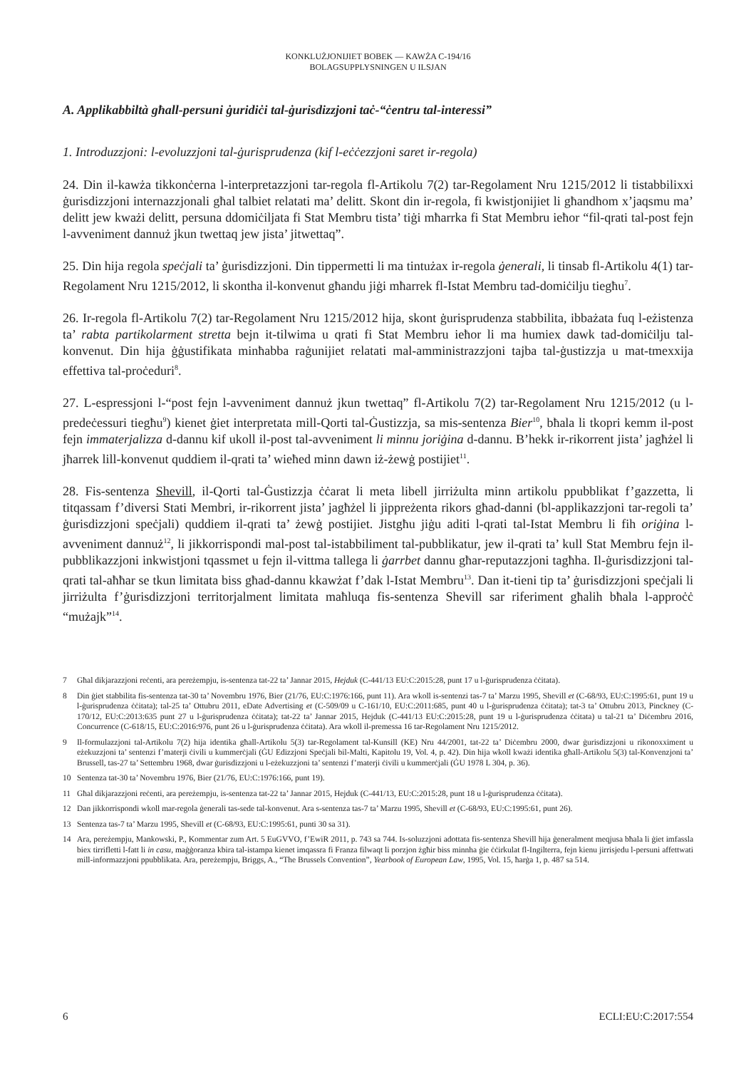KONKLUŻJONIJIET BOBEK — KAWŻA C-194/16
BOLAGSUPPLYSNINGEN U ILSJAN
A. Applikabbiltà għall-persuni ġuridiċi tal-ġurisdizzjoni taċ-“ċentru tal-interessi”
1. Introduzzjoni: l-evoluzzjoni tal-ġurisprudenza (kif l-eċċezzjoni saret ir-regola)
24. Din il-kawża tikkonċerna l-interpretazzjoni tar-regola fl-Artikolu 7(2) tar-Regolament Nru 1215/2012 li tistabbilixxi ġurisdizzjoni internazzjonali għal talbiet relatati ma’ delitt. Skont din ir-regola, fi kwistjonijiet li għandhom x’jaqsmu ma’ delitt jew kważi delitt, persuna ddomiċiljata fi Stat Membru tista’ tiġi mħarrka fi Stat Membru ieħor “fil-qrati tal-post fejn l-avveniment dannuż jkun twettaq jew jista’ jitwettaq”.
25. Din hija regola speċjali ta’ ġurisdizzjoni. Din tippermetti li ma tintużax ir-regola ġenerali, li tinsab fl-Artikolu 4(1) tar-Regolament Nru 1215/2012, li skontha il-konvenut għandu jiġi mħarrek fl-Istat Membru tad-domiċilju tiegħu<sup>7</sup>.
26. Ir-regola fl-Artikolu 7(2) tar-Regolament Nru 1215/2012 hija, skont ġurisprudenza stabbilita, ibbażata fuq l-eżistenza ta’ rabta partikolarment stretta bejn it-tilwima u qrati fi Stat Membru ieħor li ma humiex dawk tad-domiċilju tal-konvenut. Din hija ġġustifikata minħabba raġunijiet relatati mal-amministrazzjoni tajba tal-ġustizzja u mat-tmexxija effettiva tal-proċeduri<sup>8</sup>.
27. L-espressjoni l-“post fejn l-avveniment dannuż jkun twettaq” fl-Artikolu 7(2) tar-Regolament Nru 1215/2012 (u l-predeċessuri tiegħu<sup>9</sup>) kienet ġiet interpretata mill-Qorti tal-Ġustizzja, sa mis-sentenza Bier<sup>10</sup>, bħala li tkopri kemm il-post fejn immaterjalizza d-dannu kif ukoll il-post tal-avveniment li minnu joriġina d-dannu. B’hekk ir-rikorrent jista’ jagħżel li jħarrek lill-konvenut quddiem il-qrati ta’ wieħed minn dawn iż-żewġ postijiet<sup>11</sup>.
28. Fis-sentenza Shevill, il-Qorti tal-Ġustizzja ċċarat li meta libell jirriżulta minn artikolu ppubblikat f’gazzetta, li titqassam f’diversi Stati Membri, ir-rikorrent jista’ jagħżel li jippreżenta rikors għad-danni (bl-applikazzjoni tar-regoli ta’ ġurisdizzjoni speċjali) quddiem il-qrati ta’ żewġ postijiet. Jistgħu jiġu aditi l-qrati tal-Istat Membru li fih oriġina l-avveniment dannuż<sup>12</sup>, li jikkorrispondi mal-post tal-istabbiliment tal-pubblikatur, jew il-qrati ta’ kull Stat Membru fejn il-pubblikazzjoni inkwistjoni tqassmet u fejn il-vittma tallega li ġarrbet dannu għar-reputazzjoni tagħha. Il-ġurisdizzjoni tal-qrati tal-aħħar se tkun limitata biss għad-dannu kkawżat f’dak l-Istat Membru<sup>13</sup>. Dan it-tieni tip ta’ ġurisdizzjoni speċjali li jirriżulta f’ġurisdizzjoni territorjalment limitata maħluqa fis-sentenza Shevill sar riferiment għalih bħala l-approċċ “mużajk”<sup>14</sup>.
7 Għal dikjarazzjoni reċenti, ara pereżempju, is-sentenza tat-22 ta’ Jannar 2015, Hejduk (C-441/13 EU:C:2015:28, punt 17 u l-ġurisprudenza ċċitata).
8 Din ġiet stabbilita fis-sentenza tat-30 ta’ Novembru 1976, Bier (21/76, EU:C:1976:166, punt 11). Ara wkoll is-sentenzi tas-7 ta’ Marzu 1995, Shevill et (C-68/93, EU:C:1995:61, punt 19 u l-ġurisprudenza ċċitata); tal-25 ta’ Ottubru 2011, eDate Advertising et (C-509/09 u C-161/10, EU:C:2011:685, punt 40 u l-ġurisprudenza ċċitata); tat-3 ta’ Ottubru 2013, Pinckney (C-170/12, EU:C:2013:635 punt 27 u l-ġurisprudenza ċċitata); tat-22 ta’ Jannar 2015, Hejduk (C-441/13 EU:C:2015:28, punt 19 u l-ġurisprudenza ċċitata) u tal-21 ta’ Diċembru 2016, Concurrence (C-618/15, EU:C:2016:976, punt 26 u l-ġurisprudenza ċċitata). Ara wkoll il-premessa 16 tar-Regolament Nru 1215/2012.
9 Il-formulazzjoni tal-Artikolu 7(2) hija identika għall-Artikolu 5(3) tar-Regolament tal-Kunsill (KE) Nru 44/2001, tat-22 ta’ Diċembru 2000, dwar ġurisdizzjoni u rikonoxximent u eżekuzzjoni ta’ sentenzi f’materji ċivili u kummerċjali (ĠU Edizzjoni Speċjali bil-Malti, Kapitolu 19, Vol. 4, p. 42). Din hija wkoll kważi identika għall-Artikolu 5(3) tal-Konvenzjoni ta’ Brussell, tas-27 ta’ Settembru 1968, dwar ġurisdizzjoni u l-eżekuzzjoni ta’ sentenzi f’materji ċivili u kummerċjali (ĠU 1978 L 304, p. 36).
10 Sentenza tat-30 ta’ Novembru 1976, Bier (21/76, EU:C:1976:166, punt 19).
11 Għal dikjarazzjoni reċenti, ara pereżempju, is-sentenza tat-22 ta’ Jannar 2015, Hejduk (C-441/13, EU:C:2015:28, punt 18 u l-ġurisprudenza ċċitata).
12 Dan jikkorrispondi wkoll mar-regola ġenerali tas-sede tal-konvenut. Ara s-sentenza tas-7 ta’ Marzu 1995, Shevill et (C-68/93, EU:C:1995:61, punt 26).
13 Sentenza tas-7 ta’ Marzu 1995, Shevill et (C-68/93, EU:C:1995:61, punti 30 sa 31).
14 Ara, pereżempju, Mankowski, P., Kommentar zum Art. 5 EuGVVO, f’EwiR 2011, p. 743 sa 744. Is-soluzzjoni adottata fis-sentenza Shevill hija ġeneralment meqjusa bħala li ġiet imfassla biex tirrifletti l-fatt li in casu, maġġoranza kbira tal-istampa kienet imqassra fi Franza filwaqt li porzjon żgħir biss minnha ġie ċċirkulat fl-Ingilterra, fejn kienu jirrisjedu l-persuni affettwati mill-informazzjoni ppubblikata. Ara, pereżempju, Briggs, A., “The Brussels Convention”, Yearbook of European Law, 1995, Vol. 15, ħarġa 1, p. 487 sa 514.
6 ECLI:EU:C:2017:554